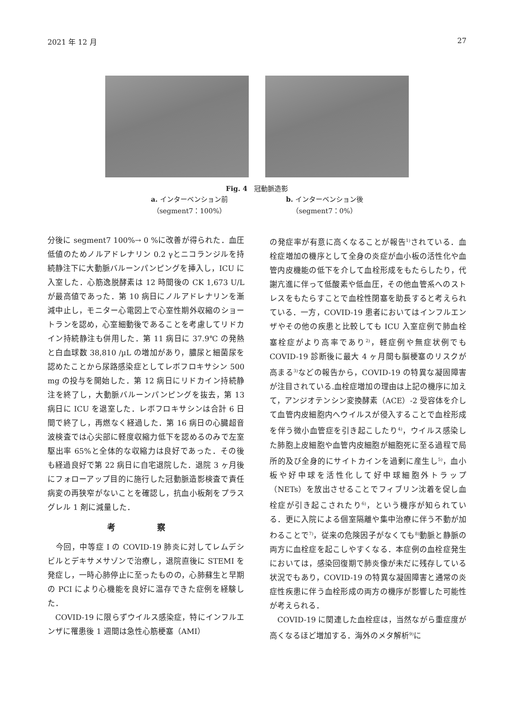2021 年 12 月 27
Fig. 4　冠動脈造影
a. インターベンション前
（segment7：100%）
b. インターベンション後
（segment7：0%）
分後に segment7 100%→ 0 %に改善が得られた．血圧低値のためノルアドレナリン 0.2 γとニコランジルを持続静注下に大動脈バルーンパンピングを挿入し，ICU に入室した．心筋逸脱酵素は 12 時間後の CK 1,673 U/L が最高値であった．第 10 病日にノルアドレナリンを漸減中止し，モニター心電図上で心室性期外収縮のショートランを認め，心室細動後であることを考慮してリドカイン持続静注も併用した．第 11 病日に 37.9℃ の発熱と白血球数 38,810 /µL の増加があり，膿尿と細菌尿を認めたことから尿路感染症としてレボフロキサシン 500 mg の投与を開始した．第 12 病日にリドカイン持続静注を終了し，大動脈バルーンパンピングを抜去，第 13 病日に ICU を退室した．レボフロキサシンは合計 6 日間で終了し，再燃なく経過した．第 16 病日の心臓超音波検査では心尖部に軽度収縮力低下を認めるのみで左室駆出率 65%と全体的な収縮力は良好であった．その後も経過良好で第 22 病日に自宅退院した．退院 3 ヶ月後にフォローアップ目的に施行した冠動脈造影検査で責任病変の再狭窄がないことを確認し，抗血小板剤をプラスグレル 1 剤に減量した．
考 察
　今回，中等症 I の COVID-19 肺炎に対してレムデシビルとデキサメサゾンで治療し，退院直後に STEMI を発症し，一時心肺停止に至ったものの，心肺蘇生と早期の PCI により心機能を良好に温存できた症例を経験した．
　COVID-19 に限らずウイルス感染症，特にインフルエンザに罹患後 1 週間は急性心筋梗塞（AMI）
の発症率が有意に高くなることが報告<sup>1)</sup>されている．血栓症増加の機序として全身の炎症が血小板の活性化や血管内皮機能の低下を介して血栓形成をもたらしたり，代謝亢進に伴って低酸素や低血圧，その他血管系へのストレスをもたらすことで血栓性閉塞を助長すると考えられている．一方，COVID-19 患者においてはインフルエンザやその他の疾患と比較しても ICU 入室症例で肺血栓塞栓症がより高率であり<sup>2)</sup>，軽症例や無症状例でも COVID-19 診断後に最大 4 ヶ月間も脳梗塞のリスクが高まる<sup>3)</sup>などの報告から，COVID-19 の特異な凝固障害が注目されている.血栓症増加の理由は上記の機序に加えて，アンジオテンシン変換酵素（ACE）-2 受容体を介して血管内皮細胞内へウイルスが侵入することで血栓形成を伴う微小血管症を引き起こしたり<sup>4)</sup>，ウイルス感染した肺胞上皮細胞や血管内皮細胞が細胞死に至る過程で局所的及び全身的にサイトカインを過剰に産生し<sup>5)</sup>，血小板や好中球を活性化して好中球細胞外トラップ（NETs）を放出させることでフィブリン沈着を促し血栓症が引き起こされたり<sup>6)</sup>，という機序が知られている．更に入院による個室隔離や集中治療に伴う不動が加わることで<sup>7)</sup>，従来の危険因子がなくても<sup>8)</sup>動脈と静脈の両方に血栓症を起こしやすくなる．本症例の血栓症発生においては，感染回復期で肺炎像が未だに残存している状況でもあり，COVID-19 の特異な凝固障害と通常の炎症性疾患に伴う血栓形成の両方の機序が影響した可能性が考えられる．
　COVID-19 に関連した血栓症は，当然ながら重症度が高くなるほど増加する．海外のメタ解析<sup>9)</sup>に